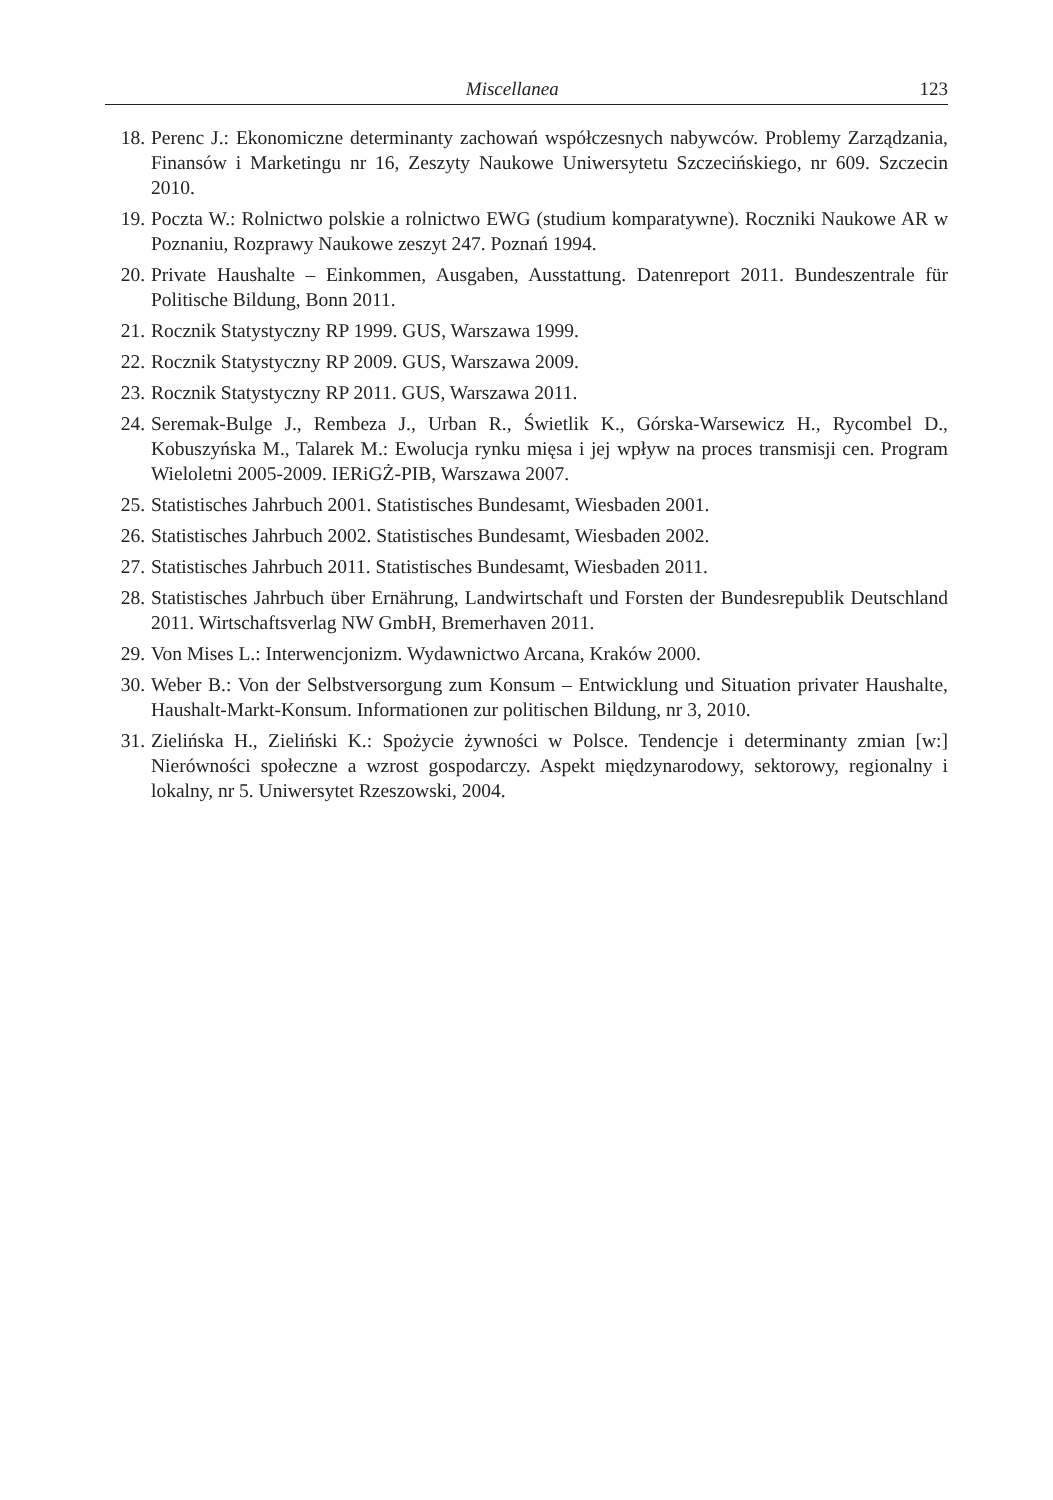Miscellanea 123
18. Perenc J.: Ekonomiczne determinanty zachowań współczesnych nabywców. Problemy Zarządzania, Finansów i Marketingu nr 16, Zeszyty Naukowe Uniwersytetu Szczecińskiego, nr 609. Szczecin 2010.
19. Poczta W.: Rolnictwo polskie a rolnictwo EWG (studium komparatywne). Roczniki Naukowe AR w Poznaniu, Rozprawy Naukowe zeszyt 247. Poznań 1994.
20. Private Haushalte – Einkommen, Ausgaben, Ausstattung. Datenreport 2011. Bundeszentrale für Politische Bildung, Bonn 2011.
21. Rocznik Statystyczny RP 1999. GUS, Warszawa 1999.
22. Rocznik Statystyczny RP 2009. GUS, Warszawa 2009.
23. Rocznik Statystyczny RP 2011. GUS, Warszawa 2011.
24. Seremak-Bulge J., Rembeza J., Urban R., Świetlik K., Górska-Warsewicz H., Rycombel D., Kobuszyńska M., Talarek M.: Ewolucja rynku mięsa i jej wpływ na proces transmisji cen. Program Wieloletni 2005-2009. IERiGŻ-PIB, Warszawa 2007.
25. Statistisches Jahrbuch 2001. Statistisches Bundesamt, Wiesbaden 2001.
26. Statistisches Jahrbuch 2002. Statistisches Bundesamt, Wiesbaden 2002.
27. Statistisches Jahrbuch 2011. Statistisches Bundesamt, Wiesbaden 2011.
28. Statistisches Jahrbuch über Ernährung, Landwirtschaft und Forsten der Bundesrepublik Deutschland 2011. Wirtschaftsverlag NW GmbH, Bremerhaven 2011.
29. Von Mises L.: Interwencjonizm. Wydawnictwo Arcana, Kraków 2000.
30. Weber B.: Von der Selbstversorgung zum Konsum – Entwicklung und Situation privater Haushalte, Haushalt-Markt-Konsum. Informationen zur politischen Bildung, nr 3, 2010.
31. Zielińska H., Zieliński K.: Spożycie żywności w Polsce. Tendencje i determinanty zmian [w:] Nierówności społeczne a wzrost gospodarczy. Aspekt międzynarodowy, sektorowy, regionalny i lokalny, nr 5. Uniwersytet Rzeszowski, 2004.